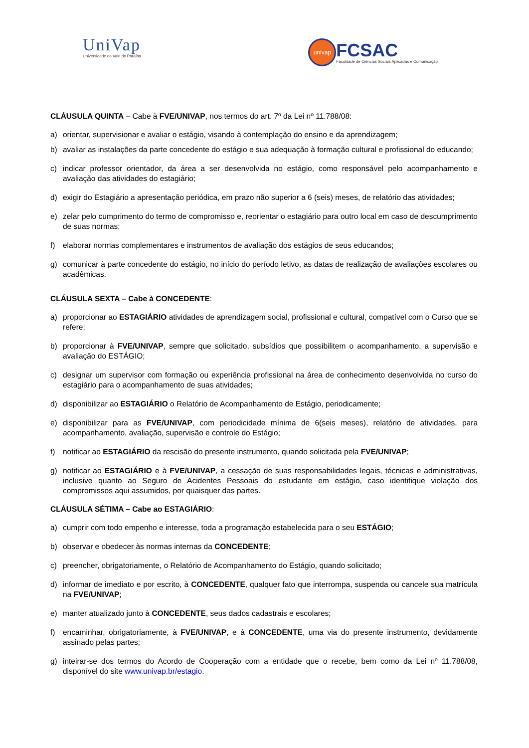UniVap
Universidade do Vale do Paraíba
univap
FCSAC
Faculdade de Ciências Sociais Aplicadas e Comunicação
CLÁUSULA QUINTA – Cabe à FVE/UNIVAP, nos termos do art. 7º da Lei nº 11.788/08:
a) orientar, supervisionar e avaliar o estágio, visando à contemplação do ensino e da aprendizagem;
b) avaliar as instalações da parte concedente do estágio e sua adequação à formação cultural e profissional do educando;
c) indicar professor orientador, da área a ser desenvolvida no estágio, como responsável pelo acompanhamento e avaliação das atividades do estagiário;
d) exigir do Estagiário a apresentação periódica, em prazo não superior a 6 (seis) meses, de relatório das atividades;
e) zelar pelo cumprimento do termo de compromisso e, reorientar o estagiário para outro local em caso de descumprimento de suas normas;
f) elaborar normas complementares e instrumentos de avaliação dos estágios de seus educandos;
g) comunicar à parte concedente do estágio, no início do período letivo, as datas de realização de avaliações escolares ou acadêmicas.
CLÁUSULA SEXTA – Cabe à CONCEDENTE:
a) proporcionar ao ESTAGIÁRIO atividades de aprendizagem social, profissional e cultural, compatível com o Curso que se refere;
b) proporcionar à FVE/UNIVAP, sempre que solicitado, subsídios que possibilitem o acompanhamento, a supervisão e avaliação do ESTÁGIO;
c) designar um supervisor com formação ou experiência profissional na área de conhecimento desenvolvida no curso do estagiário para o acompanhamento de suas atividades;
d) disponibilizar ao ESTAGIÁRIO o Relatório de Acompanhamento de Estágio, periodicamente;
e) disponibilizar para as FVE/UNIVAP, com periodicidade mínima de 6(seis meses), relatório de atividades, para acompanhamento, avaliação, supervisão e controle do Estágio;
f) notificar ao ESTAGIÁRIO da rescisão do presente instrumento, quando solicitada pela FVE/UNIVAP;
g) notificar ao ESTAGIÁRIO e à FVE/UNIVAP, a cessação de suas responsabilidades legais, técnicas e administrativas, inclusive quanto ao Seguro de Acidentes Pessoais do estudante em estágio, caso identifique violação dos compromissos aqui assumidos, por quaisquer das partes.
CLÁUSULA SÉTIMA – Cabe ao ESTAGIÁRIO:
a) cumprir com todo empenho e interesse, toda a programação estabelecida para o seu ESTÁGIO;
b) observar e obedecer às normas internas da CONCEDENTE;
c) preencher, obrigatoriamente, o Relatório de Acompanhamento do Estágio, quando solicitado;
d) informar de imediato e por escrito, à CONCEDENTE, qualquer fato que interrompa, suspenda ou cancele sua matrícula na FVE/UNIVAP;
e) manter atualizado junto à CONCEDENTE, seus dados cadastrais e escolares;
f) encaminhar, obrigatoriamente, à FVE/UNIVAP, e à CONCEDENTE, uma via do presente instrumento, devidamente assinado pelas partes;
g) inteirar-se dos termos do Acordo de Cooperação com a entidade que o recebe, bem como da Lei nº 11.788/08, disponível do site www.univap.br/estagio.